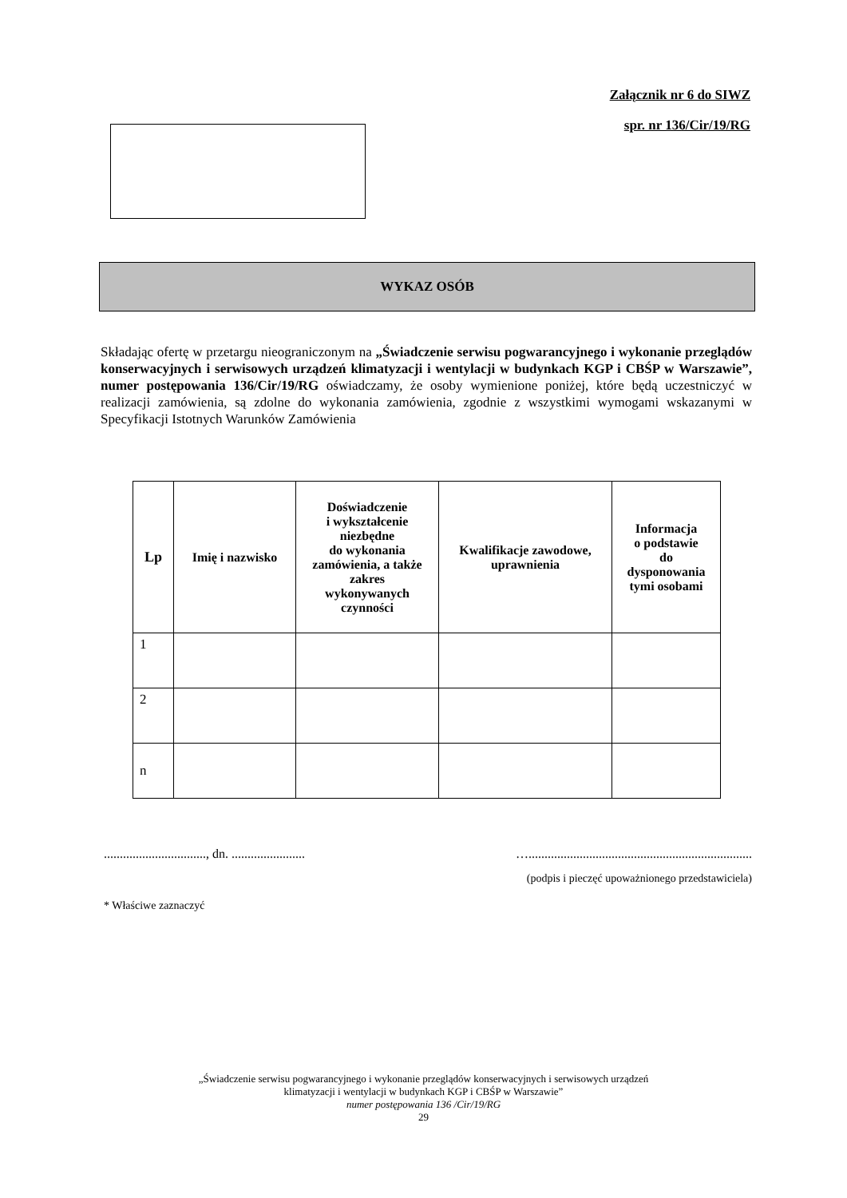Załącznik nr 6 do SIWZ
spr. nr 136/Cir/19/RG
WYKAZ OSÓB
Składając ofertę w przetargu nieograniczonym na „Świadczenie serwisu pogwarancyjnego i wykonanie przeglądów konserwacyjnych i serwisowych urządzeń klimatyzacji i wentylacji w budynkach KGP i CBŚP w Warszawie”, numer postępowania 136/Cir/19/RG oświadczamy, że osoby wymienione poniżej, które będą uczestniczyć w realizacji zamówienia, są zdolne do wykonania zamówienia, zgodnie z wszystkimi wymogami wskazanymi w Specyfikacji Istotnych Warunków Zamówienia
| Lp | Imię i nazwisko | Doświadczenie i wykształcenie niezbędne do wykonania zamówienia, a także zakres wykonywanych czynności | Kwalifikacje zawodowe, uprawnienia | Informacja o podstawie do dysponowania tymi osobami |
| --- | --- | --- | --- | --- |
| 1 | | | | |
| 2 | | | | |
| n | | | | |
................................, dn. ....................... …......................................................................
(podpis i pieczęć upoważnionego przedstawiciela)
* Właściwe zaznaczyć
„Świadczenie serwisu pogwarancyjnego i wykonanie przeglądów konserwacyjnych i serwisowych urządzeń
klimatyzacji i wentylacji w budynkach KGP i CBŚP w Warszawie”
numer postępowania 136 /Cir/19/RG
29